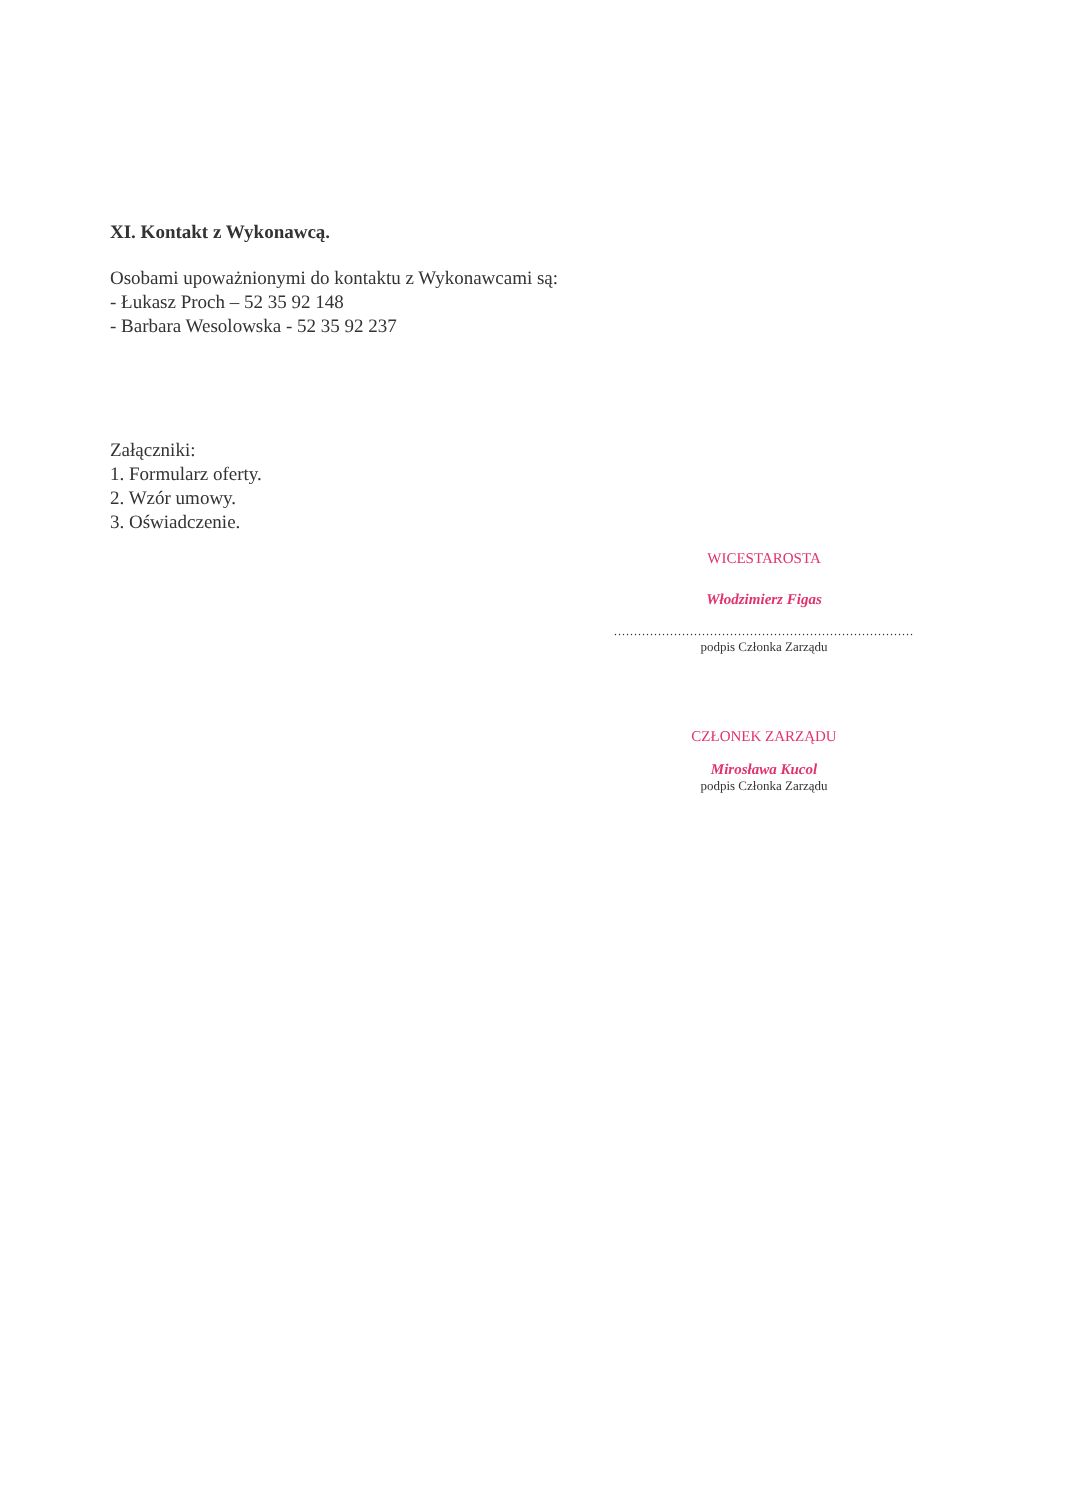XI. Kontakt z Wykonawcą.
Osobami upoważnionymi do kontaktu z Wykonawcami są:
- Łukasz Proch – 52 35 92 148
- Barbara Wesolowska - 52 35 92 237
Załączniki:
1. Formularz oferty.
2. Wzór umowy.
3. Oświadczenie.
WICESTAROSTA
Włodzimierz Figas
..........................................................................................
podpis Członka Zarządu
CZŁONEK ZARZĄDU
Mirosława Kucol
podpis Członka Zarządu